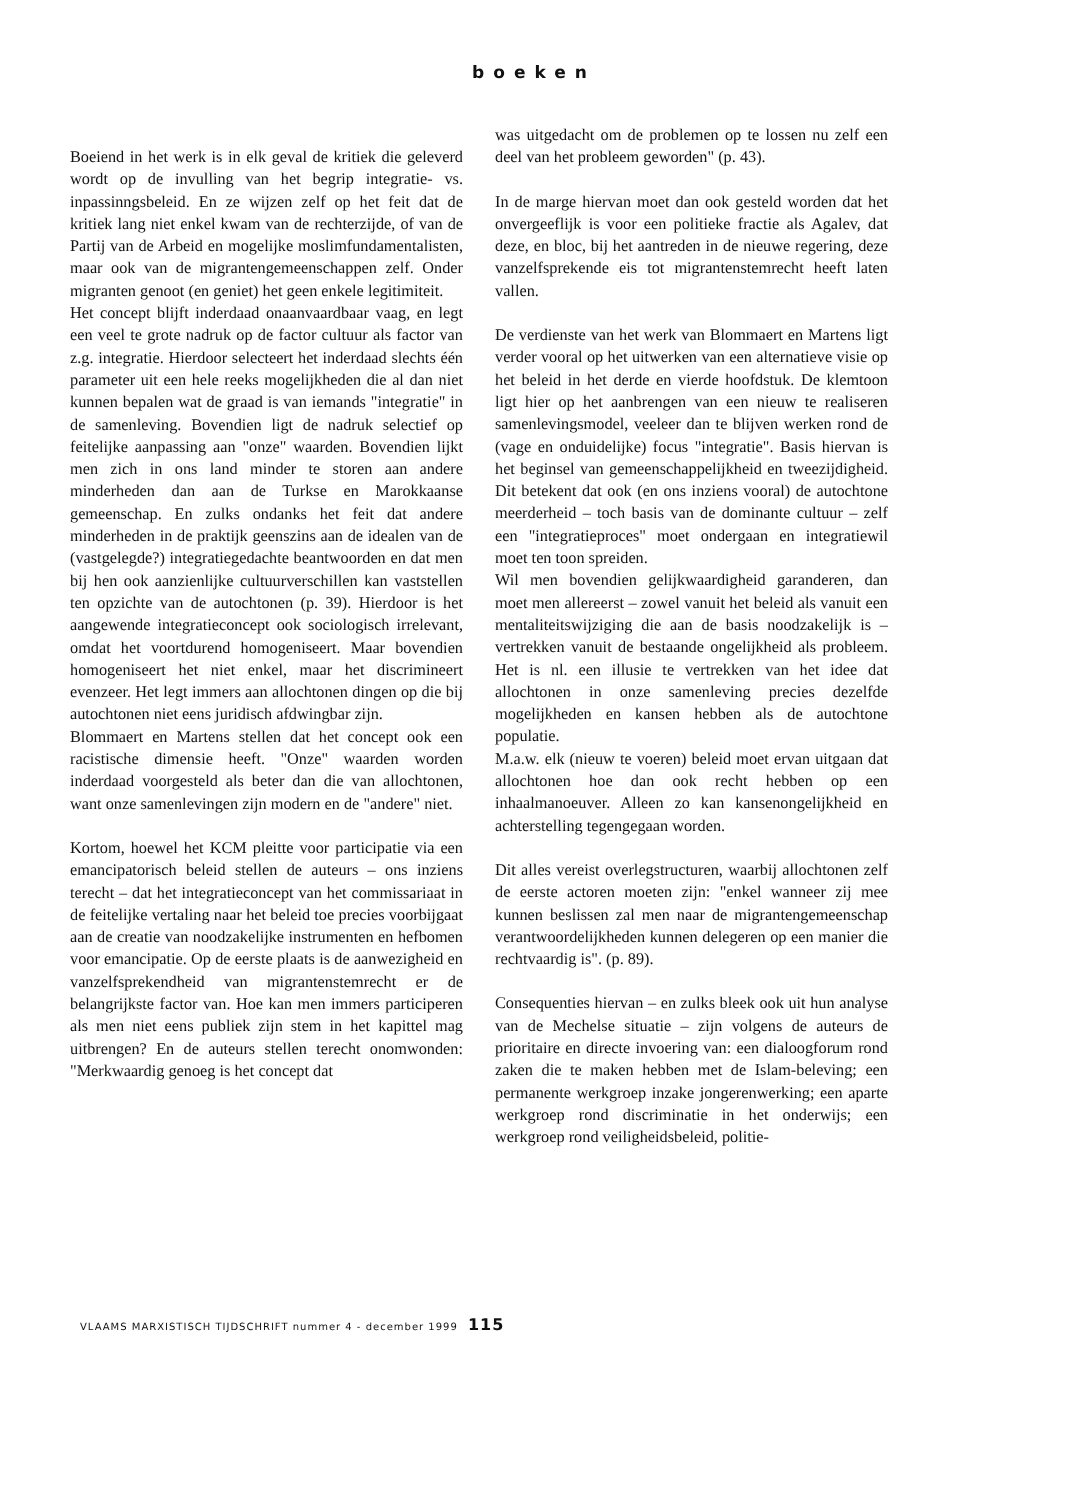boeken
Boeiend in het werk is in elk geval de kritiek die geleverd wordt op de invulling van het begrip integratie- vs. inpassinngsbeleid. En ze wijzen zelf op het feit dat de kritiek lang niet enkel kwam van de rechterzijde, of van de Partij van de Arbeid en mogelijke moslimfundamentalisten, maar ook van de migrantengemeenschappen zelf. Onder migranten genoot (en geniet) het geen enkele legitimiteit.
Het concept blijft inderdaad onaanvaardbaar vaag, en legt een veel te grote nadruk op de factor cultuur als factor van z.g. integratie. Hierdoor selecteert het inderdaad slechts één parameter uit een hele reeks mogelijkheden die al dan niet kunnen bepalen wat de graad is van iemands "integratie" in de samenleving. Bovendien ligt de nadruk selectief op feitelijke aanpassing aan "onze" waarden. Bovendien lijkt men zich in ons land minder te storen aan andere minderheden dan aan de Turkse en Marokkaanse gemeenschap. En zulks ondanks het feit dat andere minderheden in de praktijk geenszins aan de idealen van de (vastgelegde?) integratiegedachte beantwoorden en dat men bij hen ook aanzienlijke cultuurverschillen kan vaststellen ten opzichte van de autochtonen (p. 39). Hierdoor is het aangewende integratieconcept ook sociologisch irrelevant, omdat het voortdurend homogeniseert. Maar bovendien homogeniseert het niet enkel, maar het discrimineert evenzeer. Het legt immers aan allochtonen dingen op die bij autochtonen niet eens juridisch afdwingbar zijn.
Blommaert en Martens stellen dat het concept ook een racistische dimensie heeft. "Onze" waarden worden inderdaad voorgesteld als beter dan die van allochtonen, want onze samenlevingen zijn modern en de "andere" niet.
Kortom, hoewel het KCM pleitte voor participatie via een emancipatorisch beleid stellen de auteurs – ons inziens terecht – dat het integratieconcept van het commissariaat in de feitelijke vertaling naar het beleid toe precies voorbijgaat aan de creatie van noodzakelijke instrumenten en hefbomen voor emancipatie. Op de eerste plaats is de aanwezigheid en vanzelfsprekendheid van migrantenstemrecht er de belangrijkste factor van. Hoe kan men immers participeren als men niet eens publiek zijn stem in het kapittel mag uitbrengen? En de auteurs stellen terecht onomwonden: "Merkwaardig genoeg is het concept dat
was uitgedacht om de problemen op te lossen nu zelf een deel van het probleem geworden" (p. 43).
In de marge hiervan moet dan ook gesteld worden dat het onvergeeflijk is voor een politieke fractie als Agalev, dat deze, en bloc, bij het aantreden in de nieuwe regering, deze vanzelfsprekende eis tot migrantenstemrecht heeft laten vallen.
De verdienste van het werk van Blommaert en Martens ligt verder vooral op het uitwerken van een alternatieve visie op het beleid in het derde en vierde hoofdstuk. De klemtoon ligt hier op het aanbrengen van een nieuw te realiseren samenlevingsmodel, veeleer dan te blijven werken rond de (vage en onduidelijke) focus "integratie". Basis hiervan is het beginsel van gemeenschappelijkheid en tweezijdigheid. Dit betekent dat ook (en ons inziens vooral) de autochtone meerderheid – toch basis van de dominante cultuur – zelf een "integratieproces" moet ondergaan en integratiewil moet ten toon spreiden.
Wil men bovendien gelijkwaardigheid garanderen, dan moet men allereerst – zowel vanuit het beleid als vanuit een mentaliteitswijziging die aan de basis noodzakelijk is – vertrekken vanuit de bestaande ongelijkheid als probleem. Het is nl. een illusie te vertrekken van het idee dat allochtonen in onze samenleving precies dezelfde mogelijkheden en kansen hebben als de autochtone populatie.
M.a.w. elk (nieuw te voeren) beleid moet ervan uitgaan dat allochtonen hoe dan ook recht hebben op een inhaalmanoeuver. Alleen zo kan kansenongelijkheid en achterstelling tegengegaan worden.
Dit alles vereist overlegstructuren, waarbij allochtonen zelf de eerste actoren moeten zijn: "enkel wanneer zij mee kunnen beslissen zal men naar de migrantengemeenschap verantwoordelijkheden kunnen delegeren op een manier die rechtvaardig is". (p. 89).
Consequenties hiervan – en zulks bleek ook uit hun analyse van de Mechelse situatie – zijn volgens de auteurs de prioritaire en directe invoering van: een dialoogforum rond zaken die te maken hebben met de Islam-beleving; een permanente werkgroep inzake jongerenwerking; een aparte werkgroep rond discriminatie in het onderwijs; een werkgroep rond veiligheidsbeleid, politie-
VLAAMS MARXISTISCH TIJDSCHRIFT nummer 4 - december 1999 115